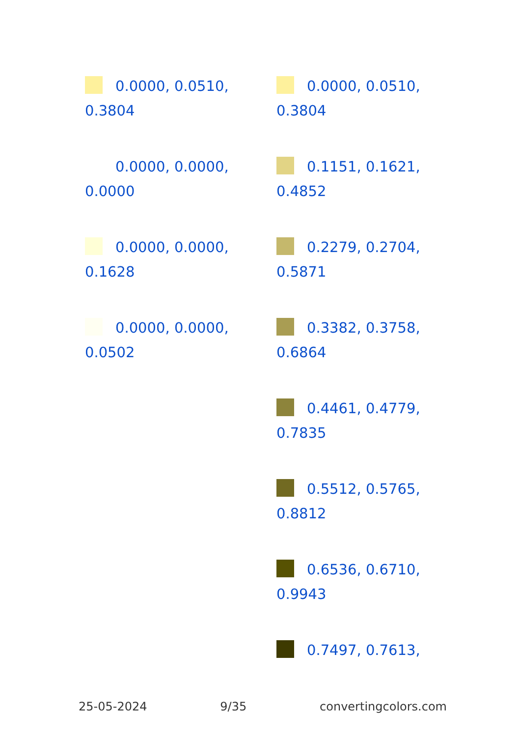0.0000, 0.0510, 0.3804
0.0000, 0.0000, 0.0000
0.0000, 0.0000, 0.1628
0.0000, 0.0000, 0.0502
0.0000, 0.0510, 0.3804
0.1151, 0.1621, 0.4852
0.2279, 0.2704, 0.5871
0.3382, 0.3758, 0.6864
0.4461, 0.4779, 0.7835
0.5512, 0.5765, 0.8812
0.6536, 0.6710, 0.9943
0.7497, 0.7613,
25-05-2024 9/35 convertingcolors.com